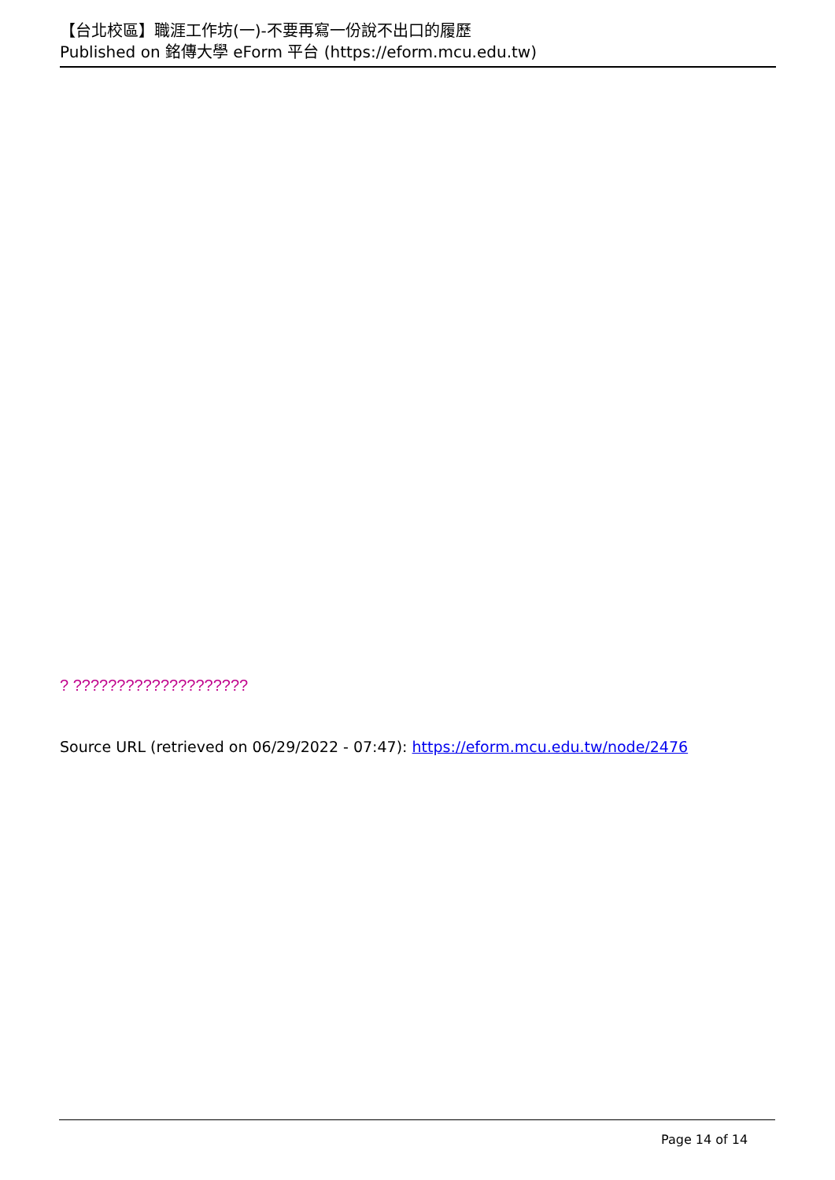【台北校區】職涯工作坊(一)-不要再寫一份說不出口的履歷
Published on 銘傳大學 eForm 平台 (https://eform.mcu.edu.tw)
? ????????????????????
Source URL (retrieved on 06/29/2022 - 07:47): https://eform.mcu.edu.tw/node/2476
Page 14 of 14